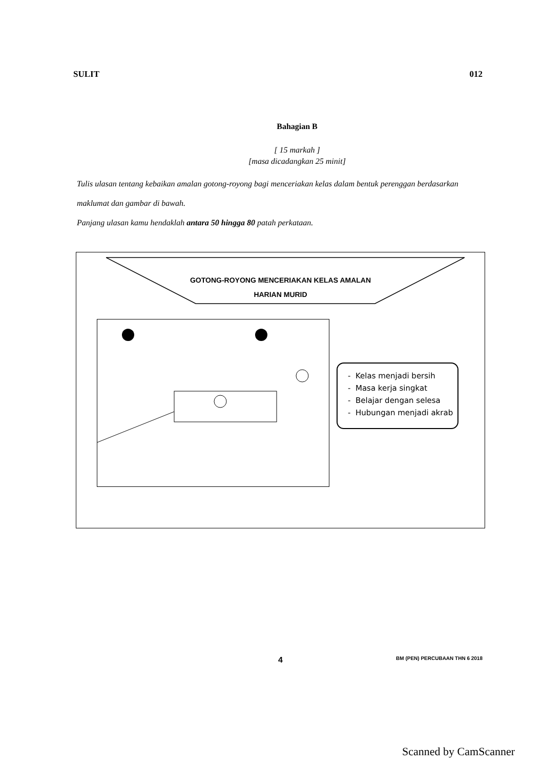SULIT 012
Bahagian B
[ 15 markah ]
[masa dicadangkan 25 minit]
Tulis ulasan tentang kebaikan amalan gotong-royong bagi menceriakan kelas dalam bentuk perenggan berdasarkan maklumat dan gambar di bawah.
Panjang ulasan kamu hendaklah antara 50 hingga 80 patah perkataan.
GOTONG-ROYONG MENCERIAKAN KELAS AMALAN
HARIAN MURID
- Kelas menjadi bersih
- Masa kerja singkat
- Belajar dengan selesa
- Hubungan menjadi akrab
4 BM (PEN) PERCUBAAN THN 6 2018
Scanned by CamScanner